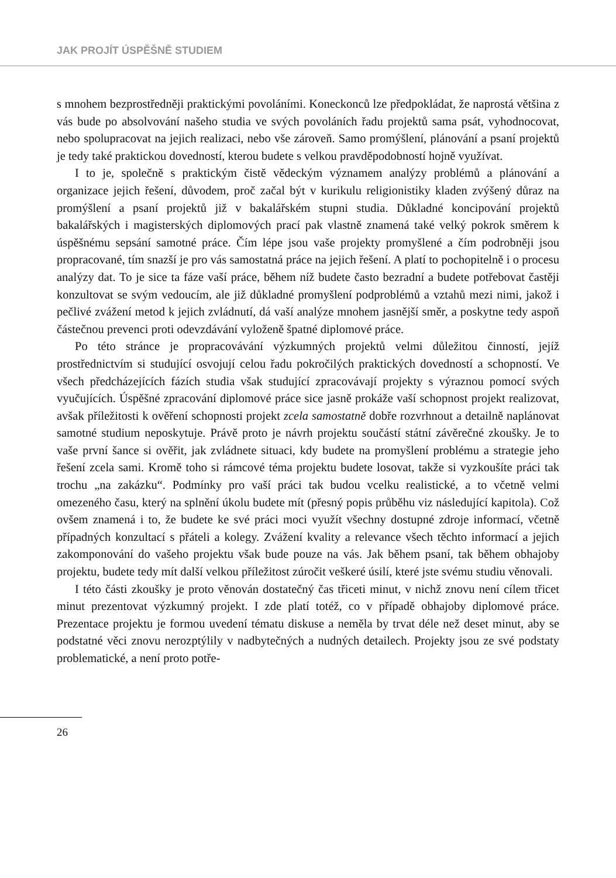JAK PROJÍT ÚSPĚŠNĚ STUDIEM
s mnohem bezprostředněji praktickými povoláními. Koneckonců lze předpokládat, že naprostá většina z vás bude po absolvování našeho studia ve svých povoláních řadu projektů sama psát, vyhodnocovat, nebo spolupracovat na jejich realizaci, nebo vše zároveň. Samo promýšlení, plánování a psaní projektů je tedy také praktickou dovedností, kterou budete s velkou pravděpodobností hojně využívat.
I to je, společně s praktickým čistě vědeckým významem analýzy problémů a plánování a organizace jejich řešení, důvodem, proč začal být v kurikulu religionistiky kladen zvýšený důraz na promýšlení a psaní projektů již v bakalářském stupni studia. Důkladné koncipování projektů bakalářských i magisterských diplomových prací pak vlastně znamená také velký pokrok směrem k úspěšnému sepsání samotné práce. Čím lépe jsou vaše projekty promyšlené a čím podrobněji jsou propracované, tím snazší je pro vás samostatná práce na jejich řešení. A platí to pochopitelně i o procesu analýzy dat. To je sice ta fáze vaší práce, během níž budete často bezradní a budete potřebovat častěji konzultovat se svým vedoucím, ale již důkladné promyšlení podproblémů a vztahů mezi nimi, jakož i pečlivé zvážení metod k jejich zvládnutí, dá vaší analýze mnohem jasnější směr, a poskytne tedy aspoň částečnou prevenci proti odevzdávání vyloženě špatné diplomové práce.
Po této stránce je propracovávání výzkumných projektů velmi důležitou činností, jejíž prostřednictvím si studující osvojují celou řadu pokročilých praktických dovedností a schopností. Ve všech předcházejících fázích studia však studující zpracovávají projekty s výraznou pomocí svých vyučujících. Úspěšné zpracování diplomové práce sice jasně prokáže vaší schopnost projekt realizovat, avšak příležitosti k ověření schopnosti projekt zcela samostatně dobře rozvrhnout a detailně naplánovat samotné studium neposkytuje. Právě proto je návrh projektu součástí státní závěrečné zkoušky. Je to vaše první šance si ověřit, jak zvládnete situaci, kdy budete na promyšlení problému a strategie jeho řešení zcela sami. Kromě toho si rámcové téma projektu budete losovat, takže si vyzkoušíte práci tak trochu „na zakázku“. Podmínky pro vaší práci tak budou vcelku realistické, a to včetně velmi omezeného času, který na splnění úkolu budete mít (přesný popis průběhu viz následující kapitola). Což ovšem znamená i to, že budete ke své práci moci využít všechny dostupné zdroje informací, včetně případných konzultací s přáteli a kolegy. Zvážení kvality a relevance všech těchto informací a jejich zakomponování do vašeho projektu však bude pouze na vás. Jak během psaní, tak během obhajoby projektu, budete tedy mít další velkou příležitost zúročit veškeré úsilí, které jste svému studiu věnovali.
I této části zkoušky je proto věnován dostatečný čas třiceti minut, v nichž znovu není cílem třicet minut prezentovat výzkumný projekt. I zde platí totéž, co v případě obhajoby diplomové práce. Prezentace projektu je formou uvedení tématu diskuse a neměla by trvat déle než deset minut, aby se podstatné věci znovu nerozptýlily v nadbytečných a nudných detailech. Projekty jsou ze své podstaty problematické, a není proto potře-
26